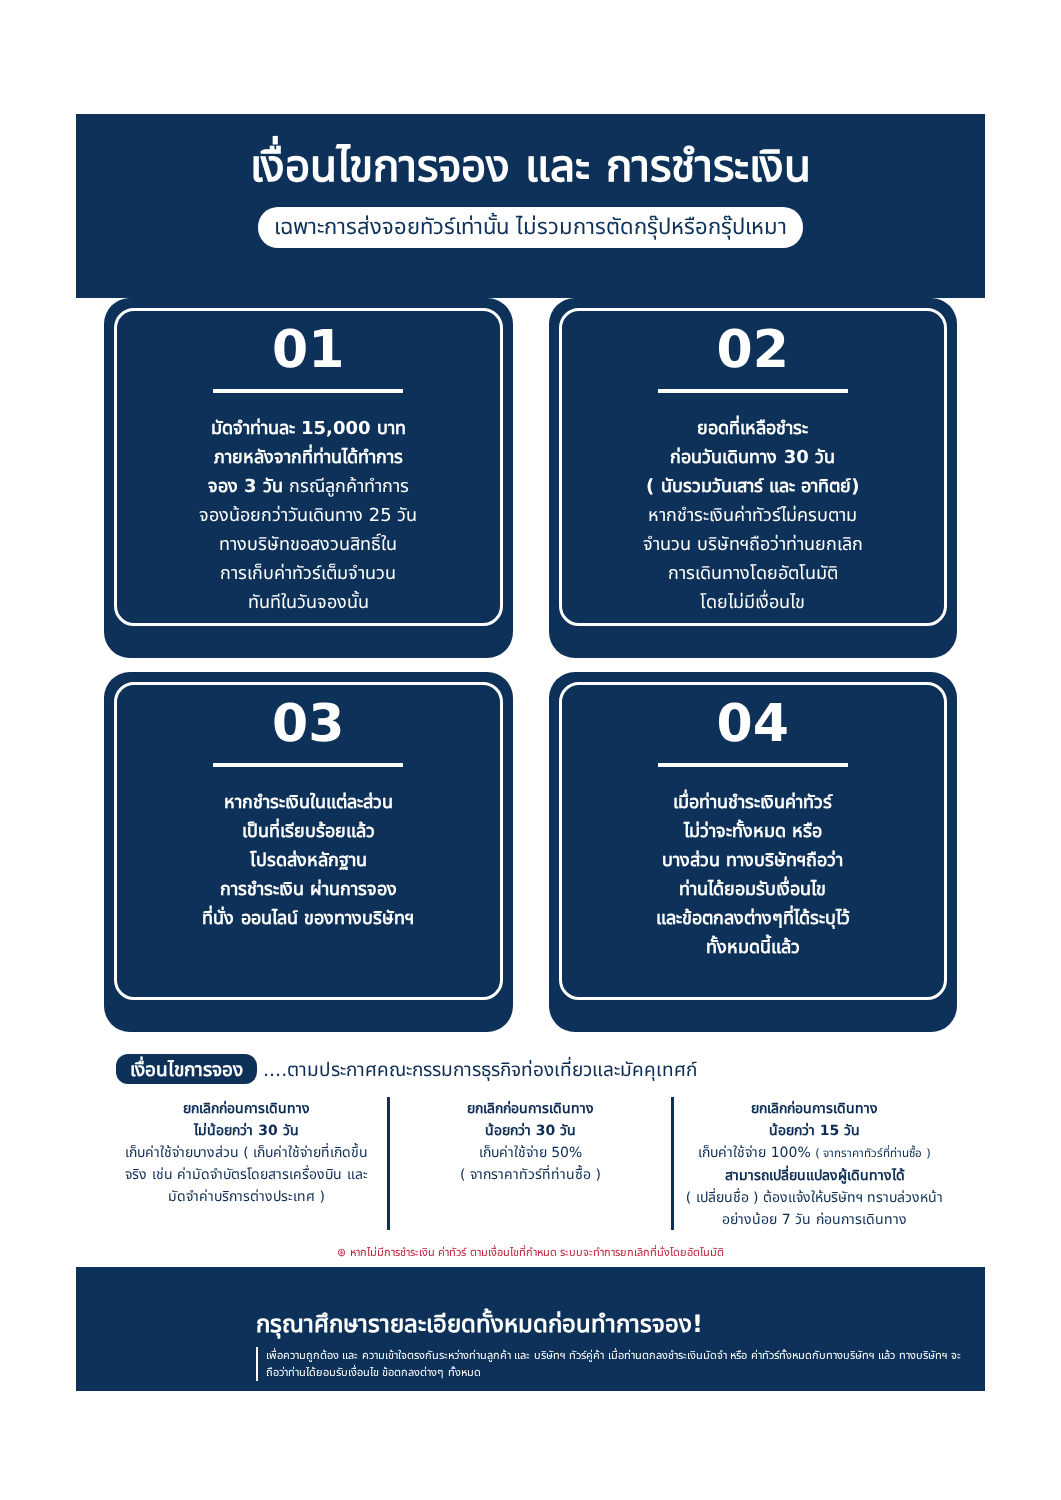เงื่อนไขการจอง และ การชำระเงิน
เฉพาะการส่งจอยทัวร์เท่านั้น ไม่รวมการตัดกรุ๊ปหรือกรุ๊ปเหมา
01
มัดจำท่านละ 15,000 บาท
ภายหลังจากที่ท่านได้ทำการ
จอง 3 วัน กรณีลูกค้าทำการ
จองน้อยกว่าวันเดินทาง 25 วัน
ทางบริษัทขอสงวนสิทธิ์ใน
การเก็บค่าทัวร์เต็มจำนวน
ทันทีในวันจองนั้น
02
ยอดที่เหลือชำระ
ก่อนวันเดินทาง 30 วัน
( นับรวมวันเสาร์ และ อาทิตย์)
หากชำระเงินค่าทัวร์ไม่ครบตาม
จำนวน บริษัทฯถือว่าท่านยกเลิก
การเดินทางโดยอัตโนมัติ
โดยไม่มีเงื่อนไข
03
หากชำระเงินในแต่ละส่วน
เป็นที่เรียบร้อยแล้ว
โปรดส่งหลักฐาน
การชำระเงิน ผ่านการจอง
ที่นั่ง ออนไลน์ ของทางบริษัทฯ
04
เมื่อท่านชำระเงินค่าทัวร์
ไม่ว่าจะทั้งหมด หรือ
บางส่วน ทางบริษัทฯถือว่า
ท่านได้ยอมรับเงื่อนไข
และข้อตกลงต่างๆที่ได้ระบุไว้
ทั้งหมดนี้แล้ว
เงื่อนไขการจอง ....ตามประกาศคณะกรรมการธุรกิจท่องเที่ยวและมัคคุเทศก์
ยกเลิกก่อนการเดินทาง
ไม่น้อยกว่า 30 วัน
เก็บค่าใช้จ่ายบางส่วน ( เก็บค่าใช้จ่ายที่เกิดขึ้นจริง เช่น ค่ามัดจำบัตรโดยสารเครื่องบิน และมัดจำค่าบริการต่างประเทศ )
ยกเลิกก่อนการเดินทาง
น้อยกว่า 30 วัน
เก็บค่าใช้จ่าย 50%
( จากราคาทัวร์ที่ท่านซื้อ )
ยกเลิกก่อนการเดินทาง
น้อยกว่า 15 วัน
เก็บค่าใช้จ่าย 100% ( จากราคาทัวร์ที่ท่านซื้อ )
สามารถเปลี่ยนแปลงผู้เดินทางได้
( เปลี่ยนชื่อ ) ต้องแจ้งให้บริษัทฯ ทราบล่วงหน้าอย่างน้อย 7 วัน ก่อนการเดินทาง
⊛ หากไม่มีการชำระเงิน ค่าทัวร์ ตามเงื่อนไขที่กำหนด ระบบจะทำการยกเลิกที่นั่งโดยอัตโนมัติ
กรุณาศึกษารายละเอียดทั้งหมดก่อนทำการจอง!
เพื่อความถูกต้อง และ ความเข้าใจตรงกันระหว่างท่านลูกค้า และ บริษัทฯ ทัวร์คู่ค้า เมื่อท่านตกลงชำระเงินมัดจำ หรือ ค่าทัวร์ทั้งหมดกับทางบริษัทฯ แล้ว ทางบริษัทฯ จะถือว่าท่านได้ยอมรับเงื่อนไข ข้อตกลงต่างๆ ทั้งหมด